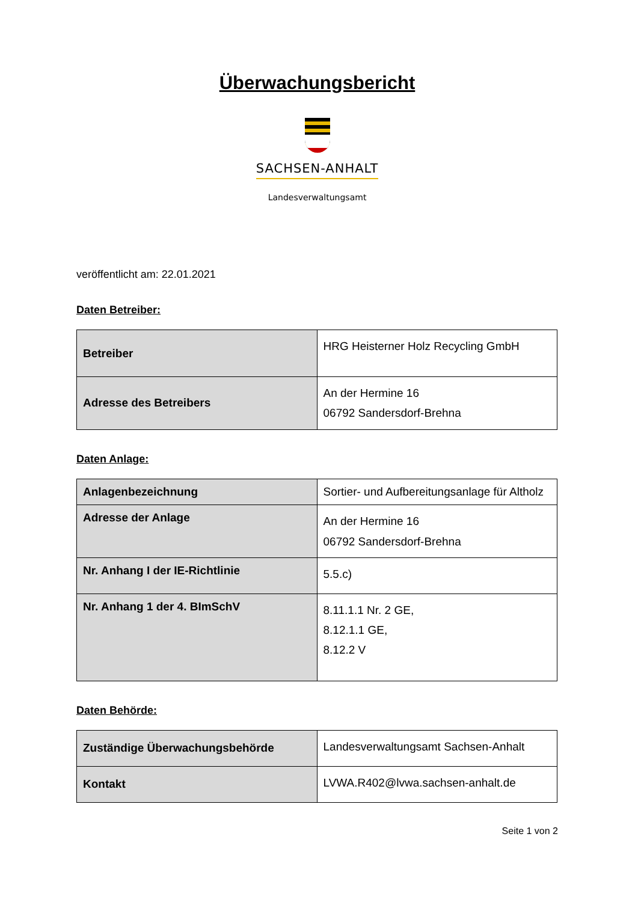Überwachungsbericht
SACHSEN-ANHALT
Landesverwaltungsamt
veröffentlicht am: 22.01.2021
Daten Betreiber:
| Betreiber | HRG Heisterner Holz Recycling GmbH |
| Adresse des Betreibers | An der Hermine 16 06792 Sandersdorf-Brehna |
Daten Anlage:
| Anlagenbezeichnung | Sortier- und Aufbereitungsanlage für Altholz |
| Adresse der Anlage | An der Hermine 16 06792 Sandersdorf-Brehna |
| Nr. Anhang I der IE-Richtlinie | 5.5.c) |
| Nr. Anhang 1 der 4. BImSchV | 8.11.1.1 Nr. 2 GE, 8.12.1.1 GE, 8.12.2 V |
Daten Behörde:
| Zuständige Überwachungsbehörde | Landesverwaltungsamt Sachsen-Anhalt |
| Kontakt | LVWA.R402@lvwa.sachsen-anhalt.de |
Seite 1 von 2